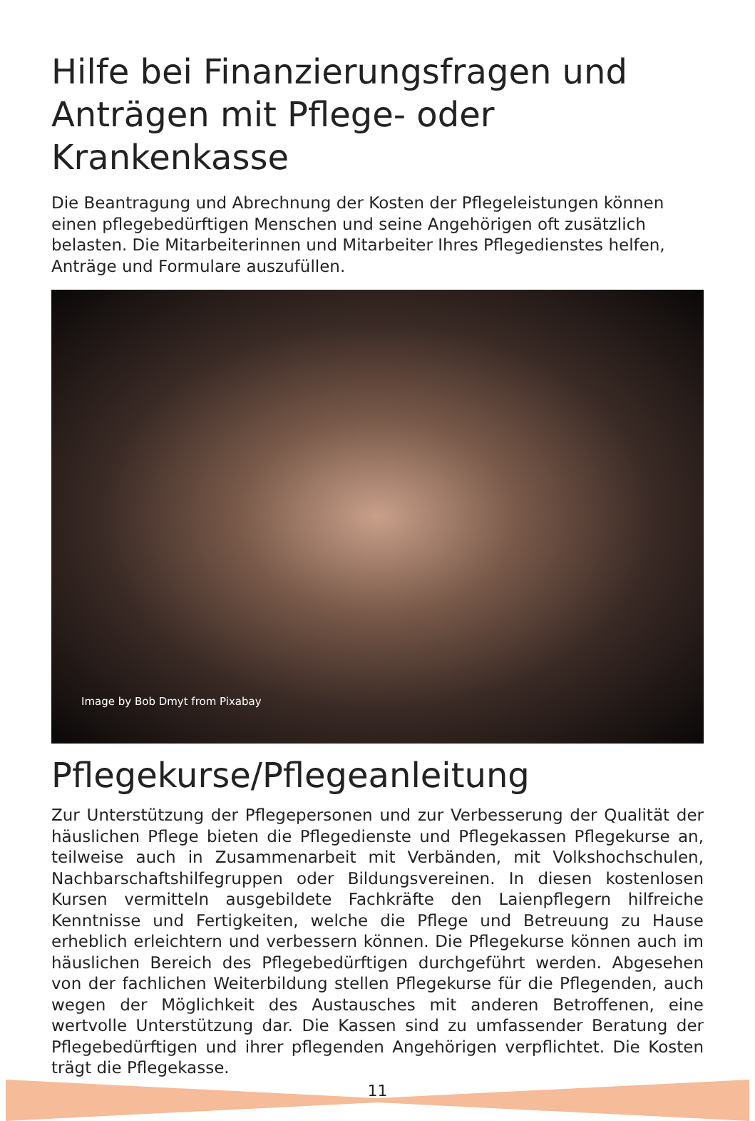Hilfe bei Finanzierungsfragen und Anträgen mit Pflege- oder Krankenkasse
Die Beantragung und Abrechnung der Kosten der Pflegeleistungen können einen pflegebedürftigen Menschen und seine Angehörigen oft zusätzlich belasten. Die Mitarbeiterinnen und Mitarbeiter Ihres Pflegedienstes helfen, Anträge und Formulare auszufüllen.
Image by Bob Dmyt from Pixabay
Pflegekurse/Pflegeanleitung
Zur Unterstützung der Pflegepersonen und zur Verbesserung der Qualität der häuslichen Pflege bieten die Pflegedienste und Pflegekassen Pflegekurse an, teilweise auch in Zusammenarbeit mit Verbänden, mit Volkshochschulen, Nachbarschaftshilfegruppen oder Bildungsvereinen. In diesen kostenlosen Kursen vermitteln ausgebildete Fachkräfte den Laienpflegern hilfreiche Kenntnisse und Fertigkeiten, welche die Pflege und Betreuung zu Hause erheblich erleichtern und verbessern können. Die Pflegekurse können auch im häuslichen Bereich des Pflegebedürftigen durchgeführt werden. Abgesehen von der fachlichen Weiterbildung stellen Pflegekurse für die Pflegenden, auch wegen der Möglichkeit des Austausches mit anderen Betroffenen, eine wertvolle Unterstützung dar. Die Kassen sind zu umfassender Beratung der Pflegebedürftigen und ihrer pflegenden Angehörigen verpflichtet. Die Kosten trägt die Pflegekasse.
11